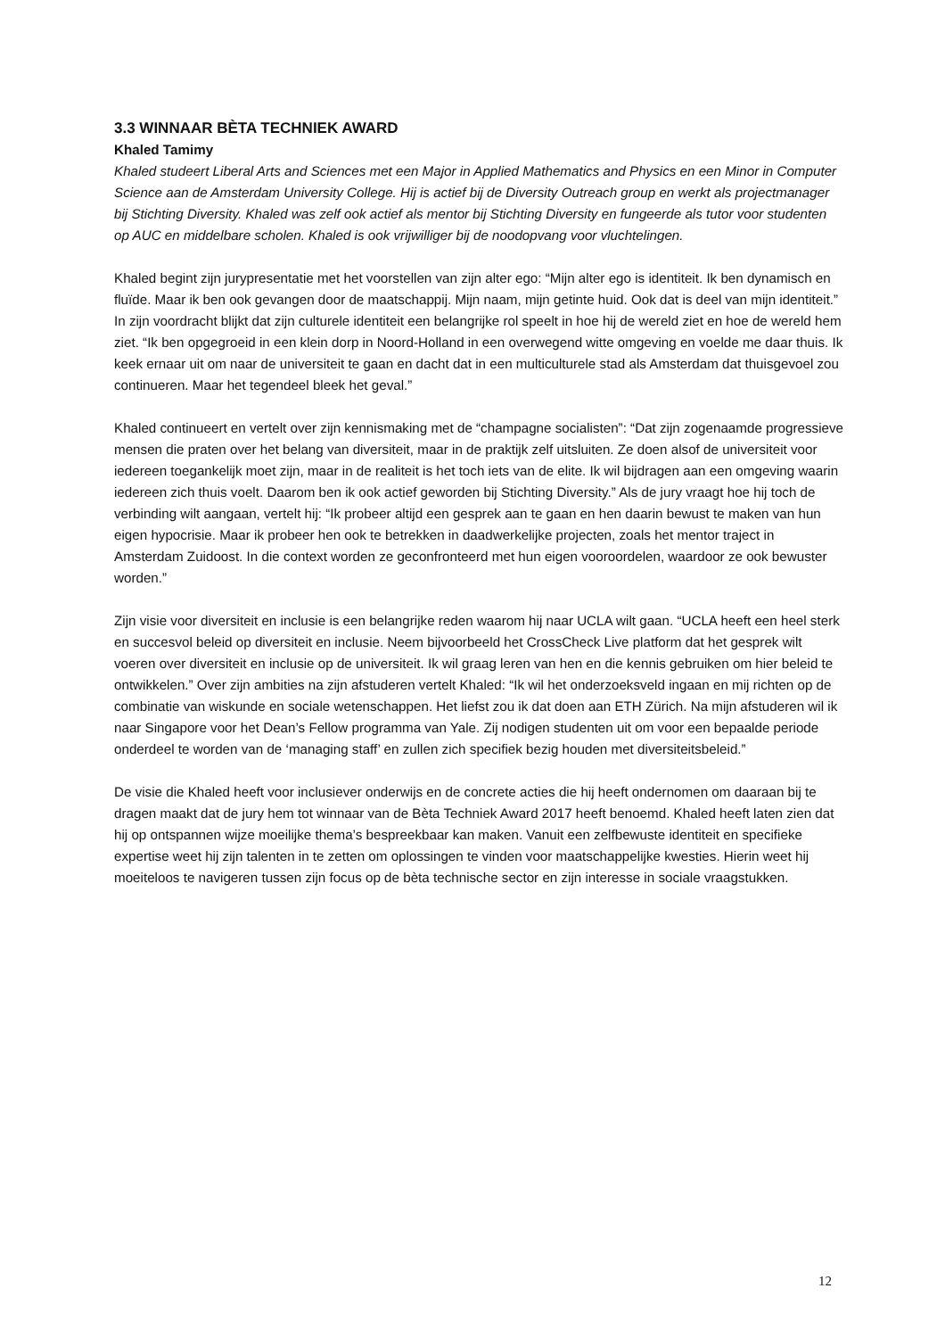3.3 WINNAAR BÈTA TECHNIEK AWARD
Khaled Tamimy
Khaled studeert Liberal Arts and Sciences met een Major in Applied Mathematics and Physics en een Minor in Computer Science aan de Amsterdam University College. Hij is actief bij de Diversity Outreach group en werkt als projectmanager bij Stichting Diversity. Khaled was zelf ook actief als mentor bij Stichting Diversity en fungeerde als tutor voor studenten op AUC en middelbare scholen. Khaled is ook vrijwilliger bij de noodopvang voor vluchtelingen.
Khaled begint zijn jurypresentatie met het voorstellen van zijn alter ego: “Mijn alter ego is identiteit. Ik ben dynamisch en fluïde. Maar ik ben ook gevangen door de maatschappij. Mijn naam, mijn getinte huid. Ook dat is deel van mijn identiteit.” In zijn voordracht blijkt dat zijn culturele identiteit een belangrijke rol speelt in hoe hij de wereld ziet en hoe de wereld hem ziet. “Ik ben opgegroeid in een klein dorp in Noord-Holland in een overwegend witte omgeving en voelde me daar thuis. Ik keek ernaar uit om naar de universiteit te gaan en dacht dat in een multiculturele stad als Amsterdam dat thuisgevoel zou continueren. Maar het tegendeel bleek het geval.”
Khaled continueert en vertelt over zijn kennismaking met de “champagne socialisten”: “Dat zijn zogenaamde progressieve mensen die praten over het belang van diversiteit, maar in de praktijk zelf uitsluiten. Ze doen alsof de universiteit voor iedereen toegankelijk moet zijn, maar in de realiteit is het toch iets van de elite. Ik wil bijdragen aan een omgeving waarin iedereen zich thuis voelt. Daarom ben ik ook actief geworden bij Stichting Diversity.” Als de jury vraagt hoe hij toch de verbinding wilt aangaan, vertelt hij: “Ik probeer altijd een gesprek aan te gaan en hen daarin bewust te maken van hun eigen hypocrisie. Maar ik probeer hen ook te betrekken in daadwerkelijke projecten, zoals het mentor traject in Amsterdam Zuidoost. In die context worden ze geconfronteerd met hun eigen vooroordelen, waardoor ze ook bewuster worden.”
Zijn visie voor diversiteit en inclusie is een belangrijke reden waarom hij naar UCLA wilt gaan. “UCLA heeft een heel sterk en succesvol beleid op diversiteit en inclusie. Neem bijvoorbeeld het CrossCheck Live platform dat het gesprek wilt voeren over diversiteit en inclusie op de universiteit. Ik wil graag leren van hen en die kennis gebruiken om hier beleid te ontwikkelen.” Over zijn ambities na zijn afstuderen vertelt Khaled: “Ik wil het onderzoeksveld ingaan en mij richten op de combinatie van wiskunde en sociale wetenschappen. Het liefst zou ik dat doen aan ETH Zürich. Na mijn afstuderen wil ik naar Singapore voor het Dean’s Fellow programma van Yale. Zij nodigen studenten uit om voor een bepaalde periode onderdeel te worden van de ‘managing staff’ en zullen zich specifiek bezig houden met diversiteitsbeleid.”
De visie die Khaled heeft voor inclusiever onderwijs en de concrete acties die hij heeft ondernomen om daaraan bij te dragen maakt dat de jury hem tot winnaar van de Bèta Techniek Award 2017 heeft benoemd. Khaled heeft laten zien dat hij op ontspannen wijze moeilijke thema’s bespreekbaar kan maken. Vanuit een zelfbewuste identiteit en specifieke expertise weet hij zijn talenten in te zetten om oplossingen te vinden voor maatschappelijke kwesties. Hierin weet hij moeiteloos te navigeren tussen zijn focus op de bèta technische sector en zijn interesse in sociale vraagstukken.
12